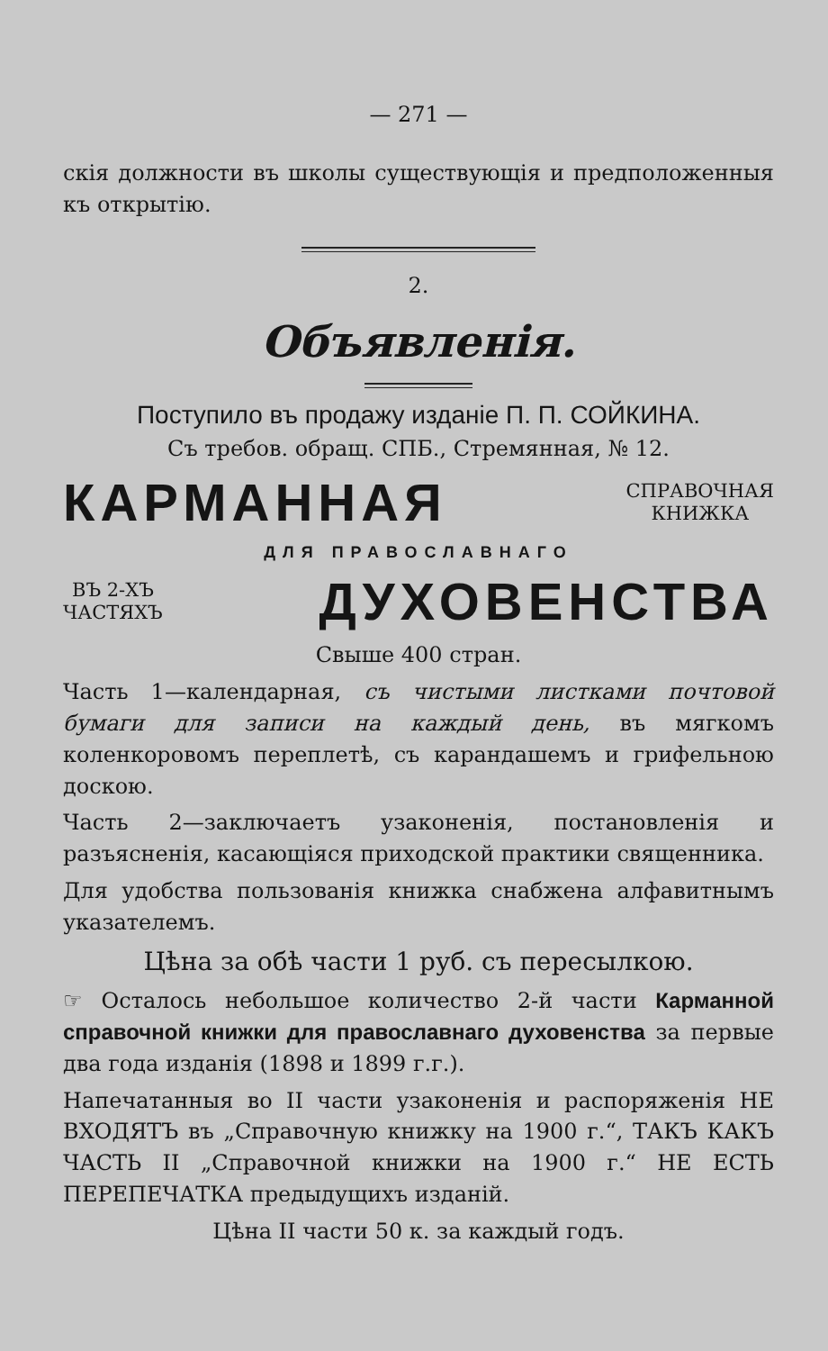— 271 —
скія должности въ школы существующія и предположенныя къ открытію.
2.
Объявленія.
Поступило въ продажу изданіе П. П. СОЙКИНА.
Съ требов. обращ. СПБ., Стремянная, № 12.
КАРМАННАЯ СПРАВОЧНАЯ
КНИЖКА
ДЛЯ ПРАВОСЛАВНАГО
ВЪ 2-ХЪ
ЧАСТЯХЪ ДУХОВЕНСТВА
Свыше 400 стран.
Часть 1—календарная, съ чистыми листками почтовой бумаги для записи на каждый день, въ мягкомъ коленкоровомъ переплетѣ, съ карандашемъ и грифельною доскою.
Часть 2—заключаетъ узаконенія, постановленія и разъясненія, касающіяся приходской практики священника.
Для удобства пользованія книжка снабжена алфавитнымъ указателемъ.
Цѣна за обѣ части 1 руб. съ пересылкою.
☞ Осталось небольшое количество 2-й части Карманной справочной книжки для православнаго духовенства за первые два года изданія (1898 и 1899 г.г.).
Напечатанныя во II части узаконенія и распоряженія НЕ ВХОДЯТЪ въ „Справочную книжку на 1900 г.“, ТАКЪ КАКЪ ЧАСТЬ II „Справочной книжки на 1900 г.“ НЕ ЕСТЬ ПЕРЕПЕЧАТКА предыдущихъ изданій.
Цѣна II части 50 к. за каждый годъ.